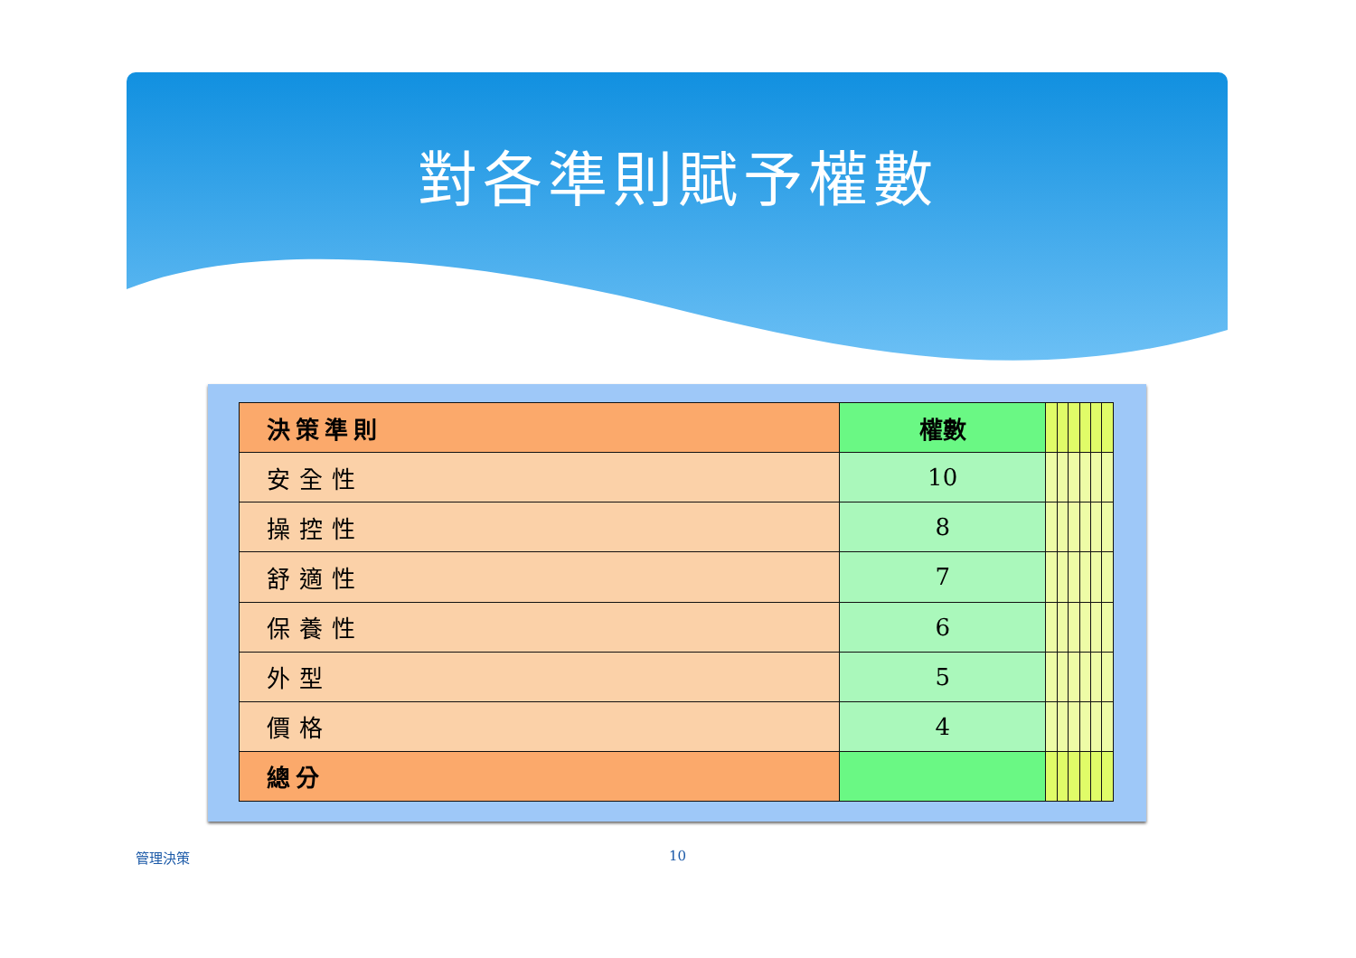對各準則賦予權數
| 決策準則 | 權數 | | | | | | |
| 安全性 | 10 | | | | | | |
| 操控性 | 8 | | | | | | |
| 舒適性 | 7 | | | | | | |
| 保養性 | 6 | | | | | | |
| 外型 | 5 | | | | | | |
| 價格 | 4 | | | | | | |
| 總分 | | | | | | | |
管理決策 10